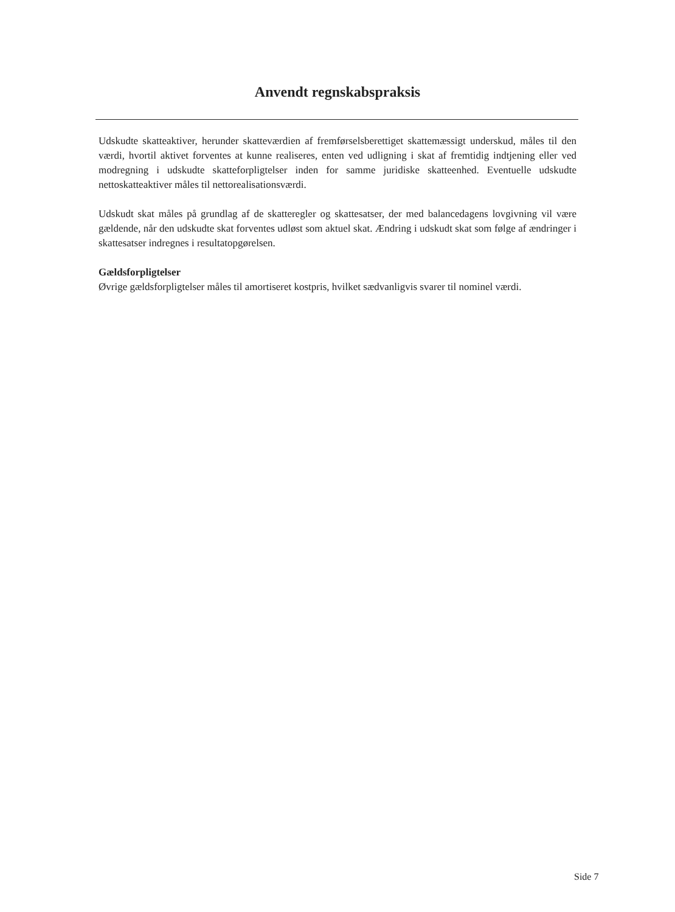Anvendt regnskabspraksis
Udskudte skatteaktiver, herunder skatteværdien af fremførselsberettiget skattemæssigt underskud, måles til den værdi, hvortil aktivet forventes at kunne realiseres, enten ved udligning i skat af fremtidig indtjening eller ved modregning i udskudte skatteforpligtelser inden for samme juridiske skatteenhed. Eventuelle udskudte nettoskatteaktiver måles til nettorealisationsværdi.
Udskudt skat måles på grundlag af de skatteregler og skattesatser, der med balancedagens lovgivning vil være gældende, når den udskudte skat forventes udløst som aktuel skat. Ændring i udskudt skat som følge af ændringer i skattesatser indregnes i resultatopgørelsen.
Gældsforpligtelser
Øvrige gældsforpligtelser måles til amortiseret kostpris, hvilket sædvanligvis svarer til nominel værdi.
Side 7